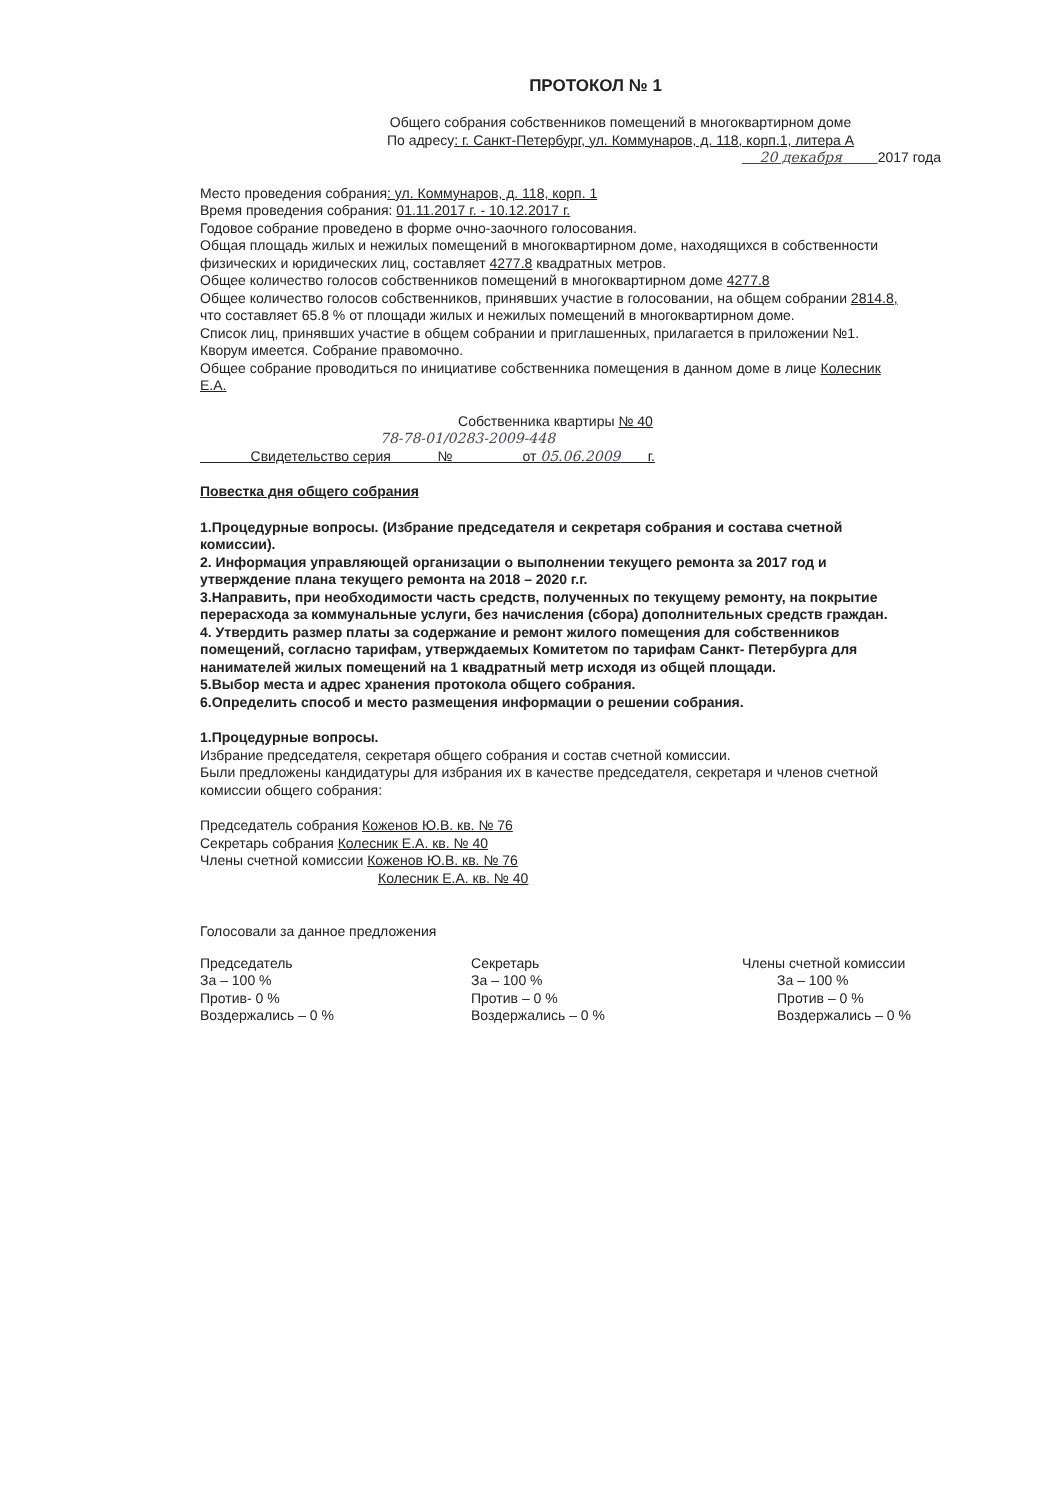ПРОТОКОЛ № 1
Общего собрания собственников помещений в многоквартирном доме
По адресу: г. Санкт-Петербург, ул. Коммунаров, д. 118, корп.1, литера А
20 декабря 2017 года
Место проведения собрания: ул. Коммунаров, д. 118, корп. 1
Время проведения собрания: 01.11.2017 г. - 10.12.2017 г.
Годовое собрание проведено в форме очно-заочного голосования.
Общая площадь жилых и нежилых помещений в многоквартирном доме, находящихся в собственности физических и юридических лиц, составляет 4277.8 квадратных метров.
Общее количество голосов собственников помещений в многоквартирном доме 4277.8
Общее количество голосов собственников, принявших участие в голосовании, на общем собрании 2814.8, что составляет 65.8 % от площади жилых и нежилых помещений в многоквартирном доме.
Список лиц, принявших участие в общем собрании и приглашенных, прилагается в приложении №1.
Кворум имеется. Собрание правомочно.
Общее собрание проводиться по инициативе собственника помещения в данном доме в лице Колесник Е.А.
Собственника квартиры № 40
78-78-01/0283-2009-448
Свидетельство серия № от 05.06.2009 г.
Повестка дня общего собрания
1.Процедурные вопросы. (Избрание председателя и секретаря собрания и состава счетной комиссии).
2. Информация управляющей организации о выполнении текущего ремонта за 2017 год и утверждение плана текущего ремонта на 2018 – 2020 г.г.
3.Направить, при необходимости часть средств, полученных по текущему ремонту, на покрытие перерасхода за коммунальные услуги, без начисления (сбора) дополнительных средств граждан.
4. Утвердить размер платы за содержание и ремонт жилого помещения для собственников помещений, согласно тарифам, утверждаемых Комитетом по тарифам Санкт- Петербурга для нанимателей жилых помещений на 1 квадратный метр исходя из общей площади.
5.Выбор места и адрес хранения протокола общего собрания.
6.Определить способ и место размещения информации о решении собрания.
1.Процедурные вопросы.
Избрание председателя, секретаря общего собрания и состав счетной комиссии.
Были предложены кандидатуры для избрания их в качестве председателя, секретаря и членов счетной комиссии общего собрания:
Председатель собрания Коженов Ю.В. кв. № 76
Секретарь собрания Колесник Е.А. кв. № 40
Члены счетной комиссии Коженов Ю.В. кв. № 76
Колесник Е.А. кв. № 40
Голосовали за данное предложения
Председатель
За – 100 %
Против- 0 %
Воздержались – 0 %
Секретарь
За – 100 %
Против – 0 %
Воздержались – 0 %
Члены счетной комиссии
За – 100 %
Против – 0 %
Воздержались – 0 %